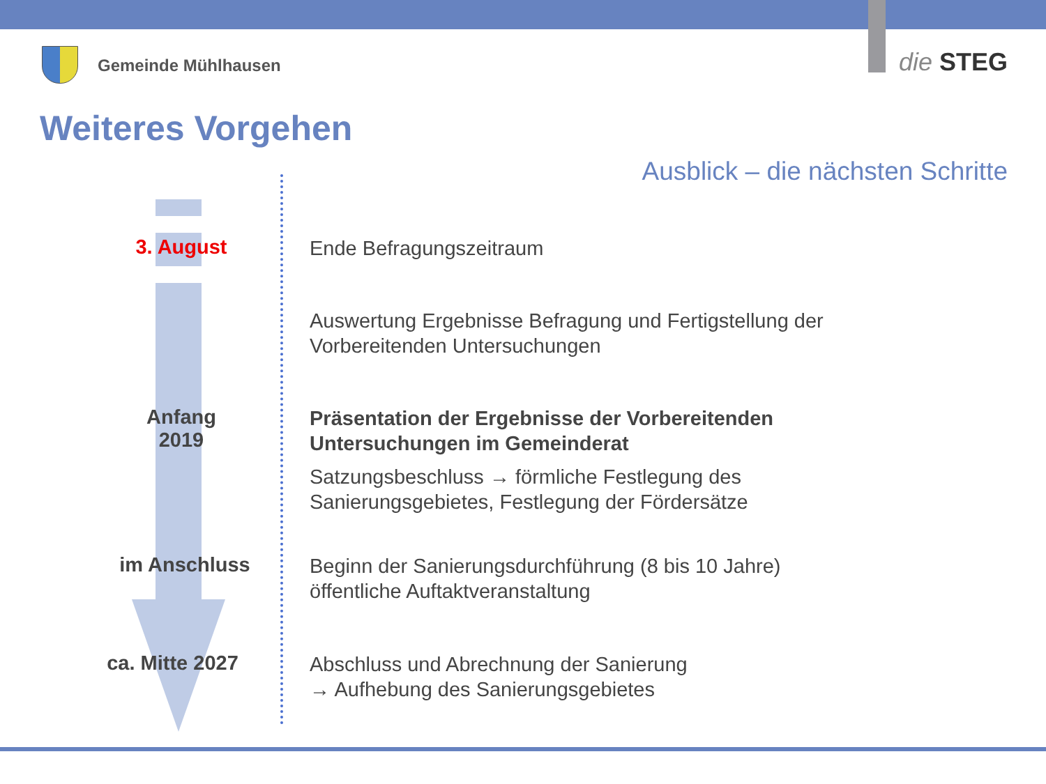Gemeinde Mühlhausen die STEG
Weiteres Vorgehen
Ausblick – die nächsten Schritte
3. August
Ende Befragungszeitraum
Auswertung Ergebnisse Befragung und Fertigstellung der
Vorbereitenden Untersuchungen
Anfang
2019
Präsentation der Ergebnisse der Vorbereitenden
Untersuchungen im Gemeinderat
Satzungsbeschluss → förmliche Festlegung des
Sanierungsgebietes, Festlegung der Fördersätze
im Anschluss
Beginn der Sanierungsdurchführung (8 bis 10 Jahre)
öffentliche Auftaktveranstaltung
ca. Mitte 2027
Abschluss und Abrechnung der Sanierung
→ Aufhebung des Sanierungsgebietes